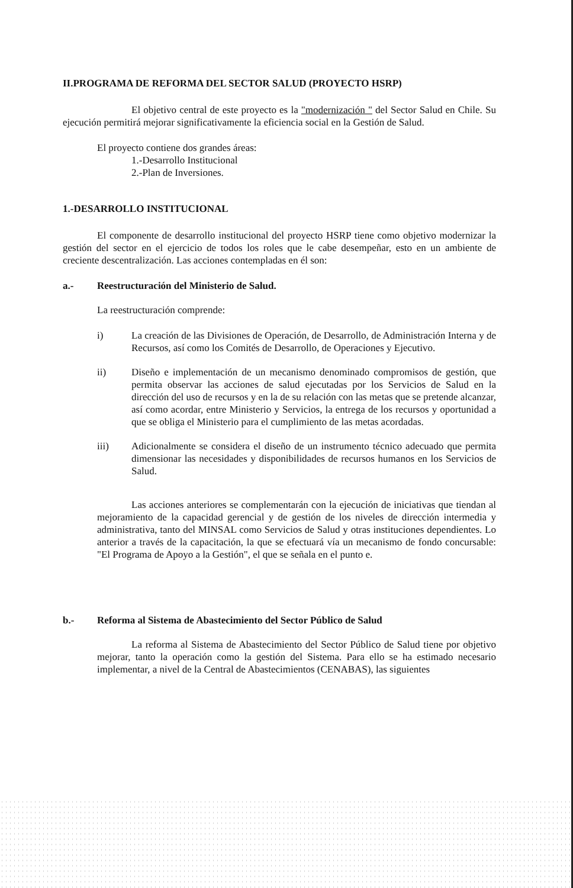II.PROGRAMA DE REFORMA DEL SECTOR SALUD (PROYECTO HSRP)
El objetivo central de este proyecto es la "modernización " del Sector Salud en Chile. Su ejecución permitirá mejorar significativamente la eficiencia social en la Gestión de Salud.
El proyecto contiene dos grandes áreas:
1.-Desarrollo Institucional
2.-Plan de Inversiones.
1.-DESARROLLO INSTITUCIONAL
El componente de desarrollo institucional del proyecto HSRP tiene como objetivo modernizar la gestión del sector en el ejercicio de todos los roles que le cabe desempeñar, esto en un ambiente de creciente descentralización. Las acciones contempladas en él son:
a.- Reestructuración del Ministerio de Salud.
La reestructuración comprende:
i) La creación de las Divisiones de Operación, de Desarrollo, de Administración Interna y de Recursos, así como los Comités de Desarrollo, de Operaciones y Ejecutivo.
ii) Diseño e implementación de un mecanismo denominado compromisos de gestión, que permita observar las acciones de salud ejecutadas por los Servicios de Salud en la dirección del uso de recursos y en la de su relación con las metas que se pretende alcanzar, así como acordar, entre Ministerio y Servicios, la entrega de los recursos y oportunidad a que se obliga el Ministerio para el cumplimiento de las metas acordadas.
iii) Adicionalmente se considera el diseño de un instrumento técnico adecuado que permita dimensionar las necesidades y disponibilidades de recursos humanos en los Servicios de Salud.
Las acciones anteriores se complementarán con la ejecución de iniciativas que tiendan al mejoramiento de la capacidad gerencial y de gestión de los niveles de dirección intermedia y administrativa, tanto del MINSAL como Servicios de Salud y otras instituciones dependientes. Lo anterior a través de la capacitación, la que se efectuará vía un mecanismo de fondo concursable: "El Programa de Apoyo a la Gestión", el que se señala en el punto e.
b.- Reforma al Sistema de Abastecimiento del Sector Público de Salud
La reforma al Sistema de Abastecimiento del Sector Público de Salud tiene por objetivo mejorar, tanto la operación como la gestión del Sistema. Para ello se ha estimado necesario implementar, a nivel de la Central de Abastecimientos (CENABAS), las siguientes